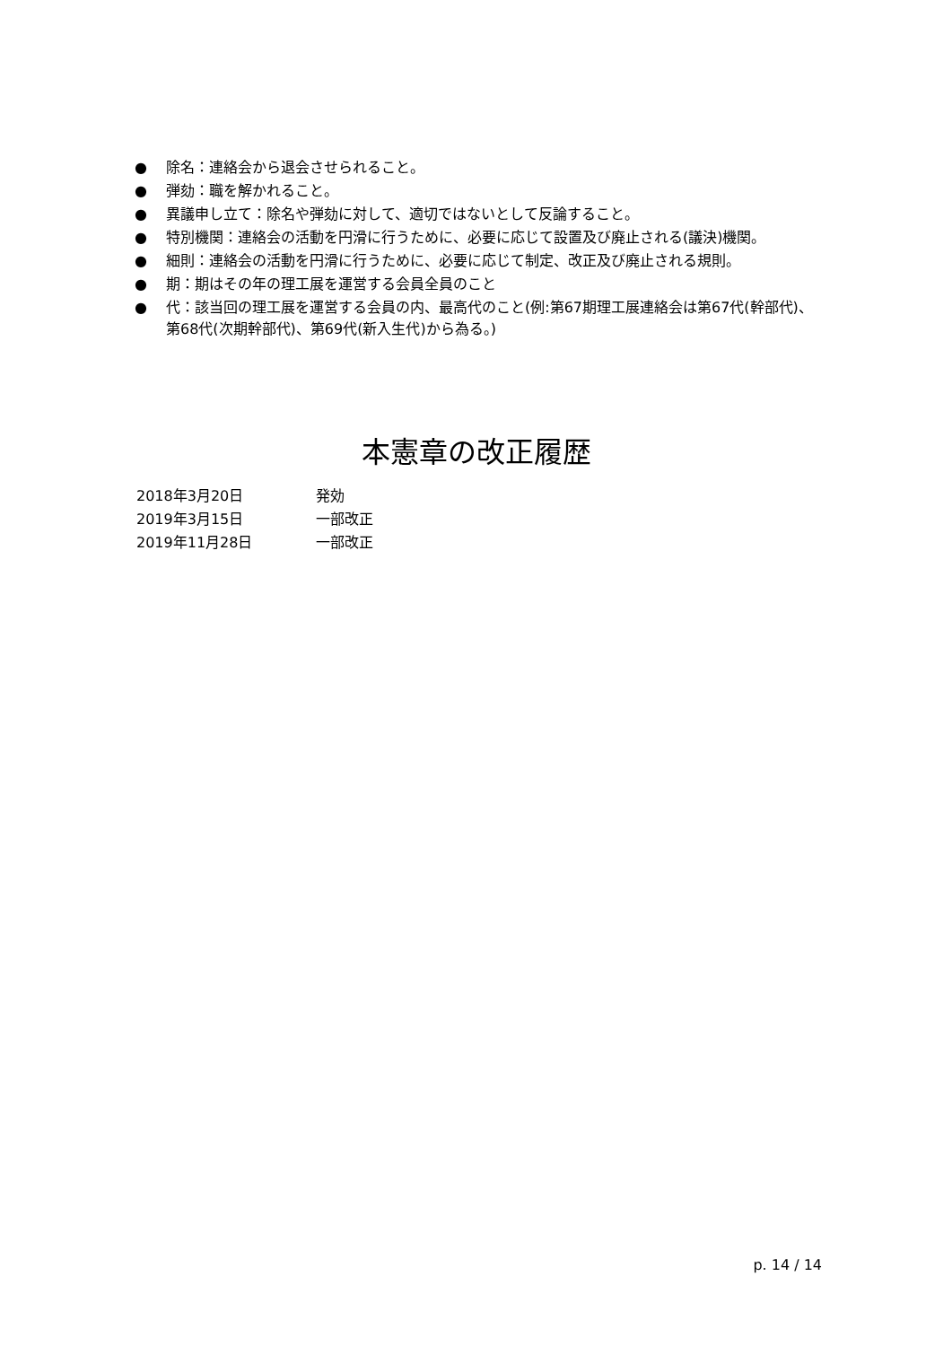● 除名：連絡会から退会させられること。
● 弾劾：職を解かれること。
● 異議申し立て：除名や弾劾に対して、適切ではないとして反論すること。
● 特別機関：連絡会の活動を円滑に行うために、必要に応じて設置及び廃止される(議決)機関。
● 細則：連絡会の活動を円滑に行うために、必要に応じて制定、改正及び廃止される規則。
● 期：期はその年の理工展を運営する会員全員のこと
● 代：該当回の理工展を運営する会員の内、最高代のこと(例:第67期理工展連絡会は第67代(幹部代)、第68代(次期幹部代)、第69代(新入生代)から為る。)
本憲章の改正履歴
2018年3月20日 発効
2019年3月15日 一部改正
2019年11月28日 一部改正
p. 14 / 14